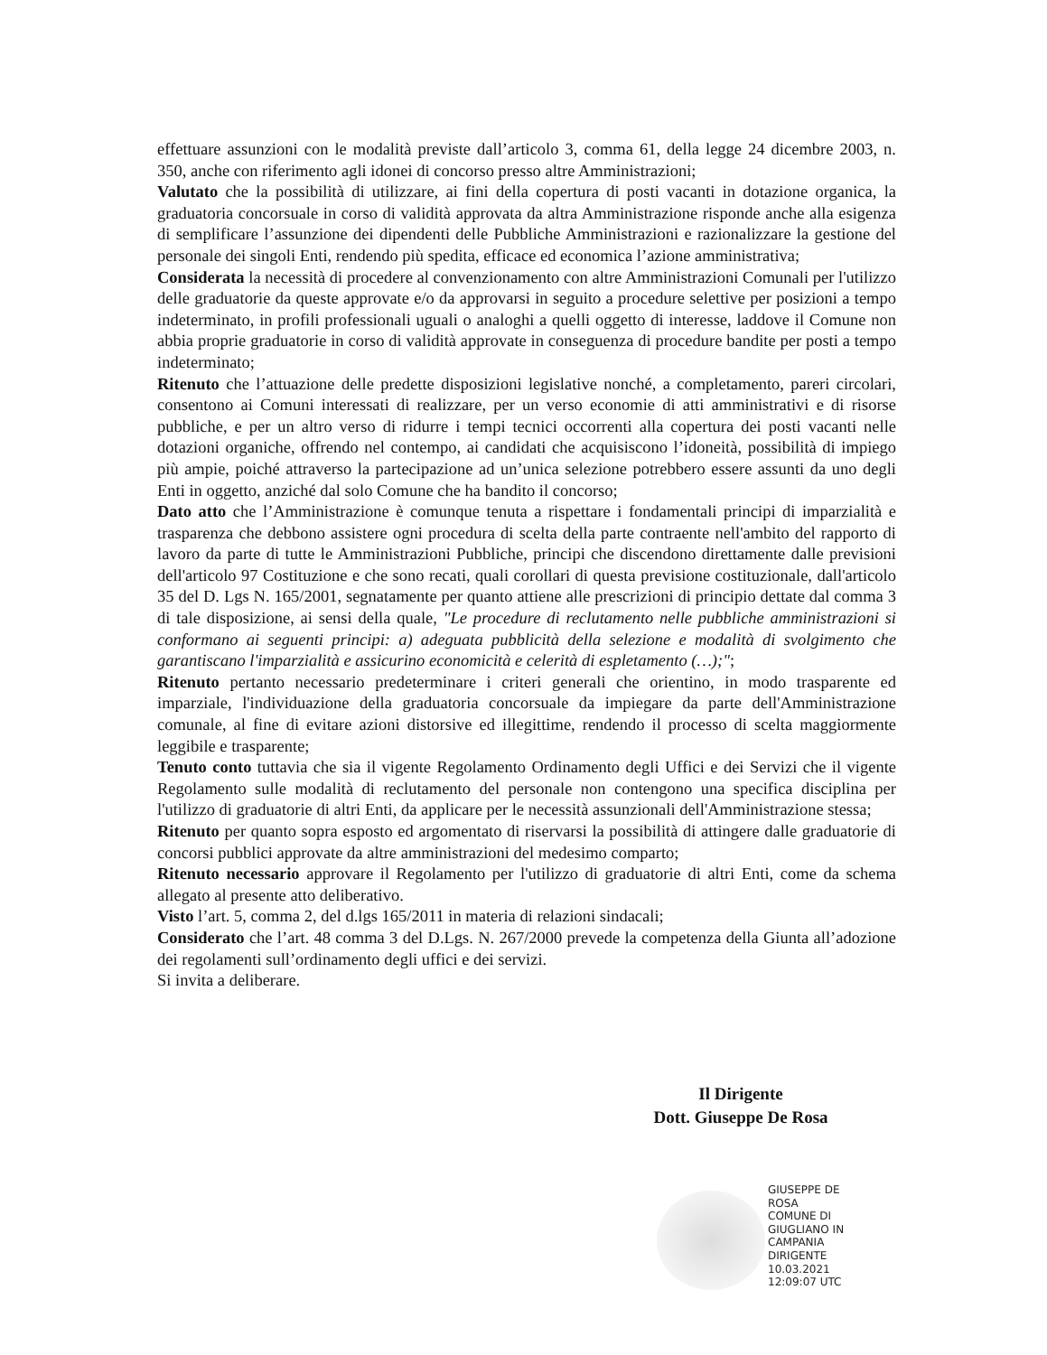effettuare assunzioni con le modalità previste dall’articolo 3, comma 61, della legge 24 dicembre 2003, n. 350, anche con riferimento agli idonei di concorso presso altre Amministrazioni;
Valutato che la possibilità di utilizzare, ai fini della copertura di posti vacanti in dotazione organica, la graduatoria concorsuale in corso di validità approvata da altra Amministrazione risponde anche alla esigenza di semplificare l’assunzione dei dipendenti delle Pubbliche Amministrazioni e razionalizzare la gestione del personale dei singoli Enti, rendendo più spedita, efficace ed economica l’azione amministrativa;
Considerata la necessità di procedere al convenzionamento con altre Amministrazioni Comunali per l'utilizzo delle graduatorie da queste approvate e/o da approvarsi in seguito a procedure selettive per posizioni a tempo indeterminato, in profili professionali uguali o analoghi a quelli oggetto di interesse, laddove il Comune non abbia proprie graduatorie in corso di validità approvate in conseguenza di procedure bandite per posti a tempo indeterminato;
Ritenuto che l’attuazione delle predette disposizioni legislative nonché, a completamento, pareri circolari, consentono ai Comuni interessati di realizzare, per un verso economie di atti amministrativi e di risorse pubbliche, e per un altro verso di ridurre i tempi tecnici occorrenti alla copertura dei posti vacanti nelle dotazioni organiche, offrendo nel contempo, ai candidati che acquisiscono l’idoneità, possibilità di impiego più ampie, poiché attraverso la partecipazione ad un’unica selezione potrebbero essere assunti da uno degli Enti in oggetto, anziché dal solo Comune che ha bandito il concorso;
Dato atto che l’Amministrazione è comunque tenuta a rispettare i fondamentali principi di imparzialità e trasparenza che debbono assistere ogni procedura di scelta della parte contraente nell'ambito del rapporto di lavoro da parte di tutte le Amministrazioni Pubbliche, principi che discendono direttamente dalle previsioni dell'articolo 97 Costituzione e che sono recati, quali corollari di questa previsione costituzionale, dall'articolo 35 del D. Lgs N. 165/2001, segnatamente per quanto attiene alle prescrizioni di principio dettate dal comma 3 di tale disposizione, ai sensi della quale, "Le procedure di reclutamento nelle pubbliche amministrazioni si conformano ai seguenti principi: a) adeguata pubblicità della selezione e modalità di svolgimento che garantiscano l'imparzialità e assicurino economicità e celerità di espletamento (…);";
Ritenuto pertanto necessario predeterminare i criteri generali che orientino, in modo trasparente ed imparziale, l'individuazione della graduatoria concorsuale da impiegare da parte dell'Amministrazione comunale, al fine di evitare azioni distorsive ed illegittime, rendendo il processo di scelta maggiormente leggibile e trasparente;
Tenuto conto tuttavia che sia il vigente Regolamento Ordinamento degli Uffici e dei Servizi che il vigente Regolamento sulle modalità di reclutamento del personale non contengono una specifica disciplina per l'utilizzo di graduatorie di altri Enti, da applicare per le necessità assunzionali dell'Amministrazione stessa;
Ritenuto per quanto sopra esposto ed argomentato di riservarsi la possibilità di attingere dalle graduatorie di concorsi pubblici approvate da altre amministrazioni del medesimo comparto;
Ritenuto necessario approvare il Regolamento per l'utilizzo di graduatorie di altri Enti, come da schema allegato al presente atto deliberativo.
Visto l’art. 5, comma 2, del d.lgs 165/2011 in materia di relazioni sindacali;
Considerato che l’art. 48 comma 3 del D.Lgs. N. 267/2000 prevede la competenza della Giunta all’adozione dei regolamenti sull’ordinamento degli uffici e dei servizi.
Si invita a deliberare.
Il Dirigente
Dott. Giuseppe De Rosa
GIUSEPPE DE
ROSA
COMUNE DI
GIUGLIANO IN
CAMPANIA
DIRIGENTE
10.03.2021
12:09:07 UTC